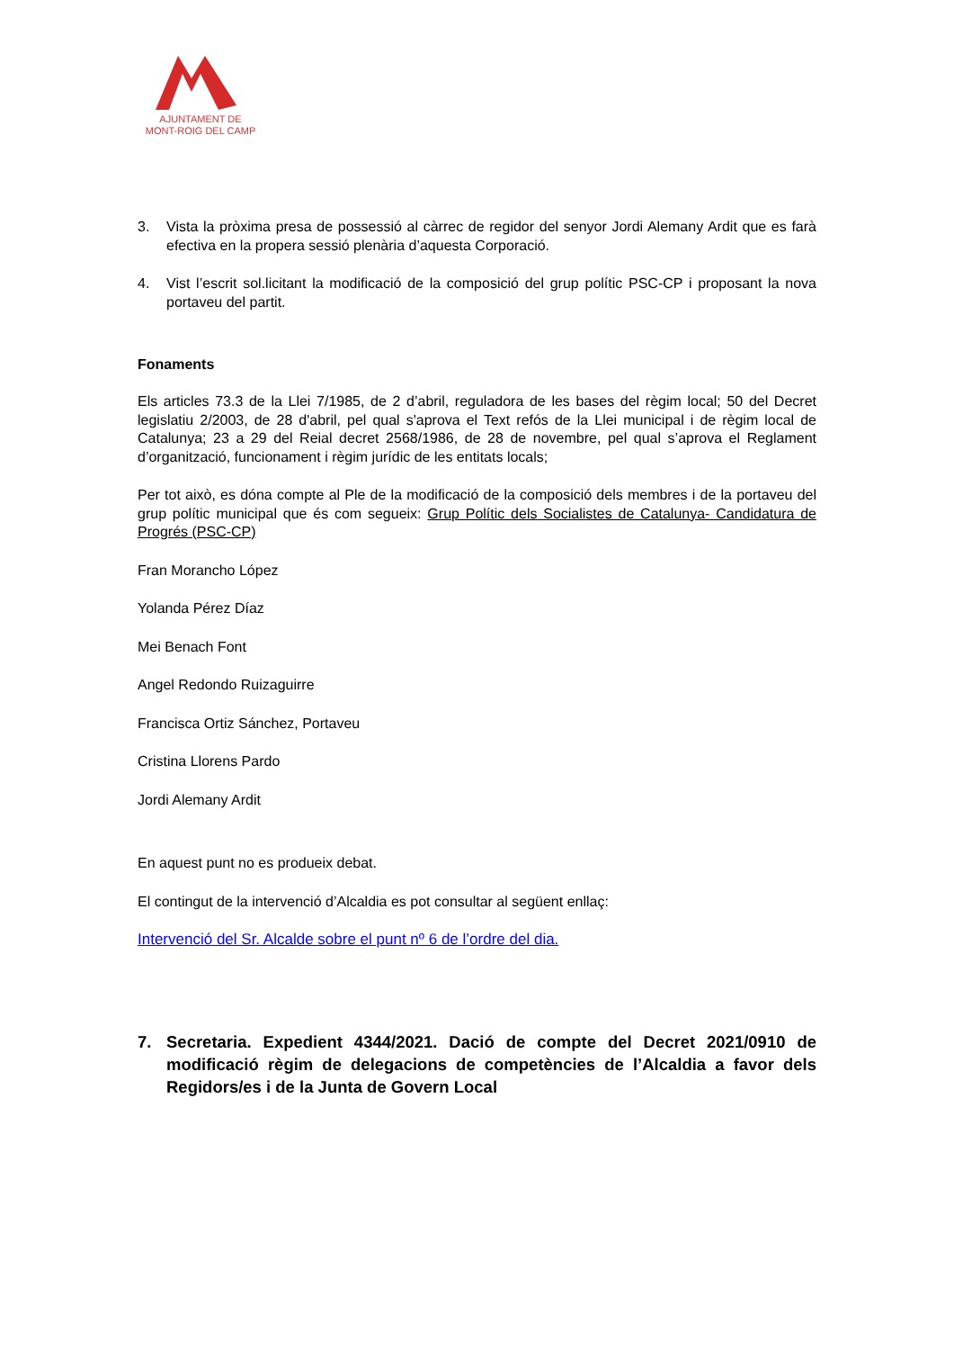AJUNTAMENT DE
MONT-ROIG DEL CAMP
3. Vista la pròxima presa de possessió al càrrec de regidor del senyor Jordi Alemany Ardit que es farà efectiva en la propera sessió plenària d’aquesta Corporació.
4. Vist l’escrit sol.licitant la modificació de la composició del grup polític PSC-CP i proposant la nova portaveu del partit.
Fonaments
Els articles 73.3 de la Llei 7/1985, de 2 d’abril, reguladora de les bases del règim local; 50 del Decret legislatiu 2/2003, de 28 d'abril, pel qual s'aprova el Text refós de la Llei municipal i de règim local de Catalunya; 23 a 29 del Reial decret 2568/1986, de 28 de novembre, pel qual s’aprova el Reglament d’organització, funcionament i règim jurídic de les entitats locals;
Per tot això, es dóna compte al Ple de la modificació de la composició dels membres i de la portaveu del grup polític municipal que és com segueix: Grup Polític dels Socialistes de Catalunya- Candidatura de Progrés (PSC-CP)
Fran Morancho López
Yolanda Pérez Díaz
Mei Benach Font
Angel Redondo Ruizaguirre
Francisca Ortiz Sánchez, Portaveu
Cristina Llorens Pardo
Jordi Alemany Ardit
En aquest punt no es produeix debat.
El contingut de la intervenció d’Alcaldia es pot consultar al següent enllaç:
Intervenció del Sr. Alcalde sobre el punt nº 6 de l’ordre del dia.
7. Secretaria. Expedient 4344/2021. Dació de compte del Decret 2021/0910 de modificació règim de delegacions de competències de l’Alcaldia a favor dels Regidors/es i de la Junta de Govern Local